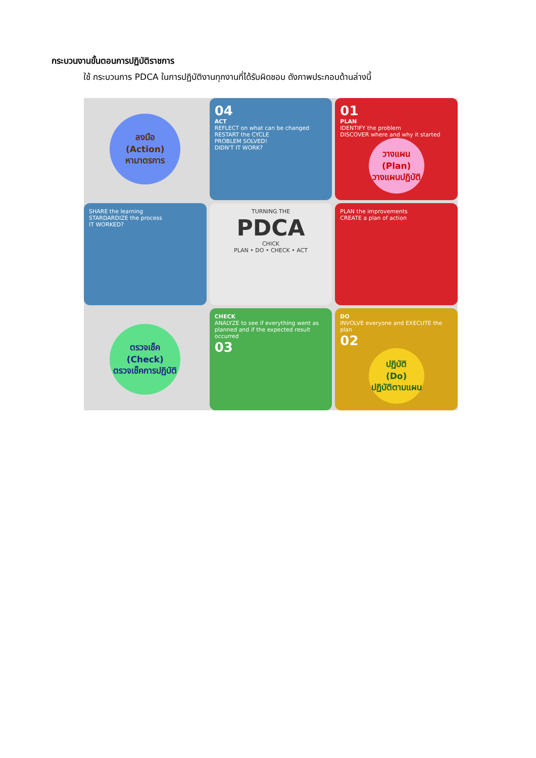กระบวนงานขั้นตอนการปฏิบัติราชการ
ใช้ กระบวนการ PDCA ในการปฏิบัติงานทุกงานที่ได้รับผิดชอบ ดังภาพประกอบด้านล่างนี้
ลงมือ
(Action)
หามาตรการ
04
ACT
REFLECT on what can be changed RESTART the CYCLE
PROBLEM SOLVED!
DIDN'T IT WORK?
01
PLAN
IDENTIFY the problem
DISCOVER where and why it started
วางแผน
(Plan)
วางแผนปฏิบัติ
SHARE the learning
STARDARDIZE the process
IT WORKED?
TURNING THE
PDCA
CHICK
PLAN • DO • CHECK • ACT
PLAN the improvements
CREATE a plan of action
ตรวจเช็ค
(Check)
ตรวจเช็คการปฏิบัติ
CHECK
ANALYZE to see if everything went as planned and if the expected result occurred
03
DO
INVOLVE everyone and EXECUTE the plan
02
ปฏิบัติ
(Do)
ปฏิบัติตามแผน